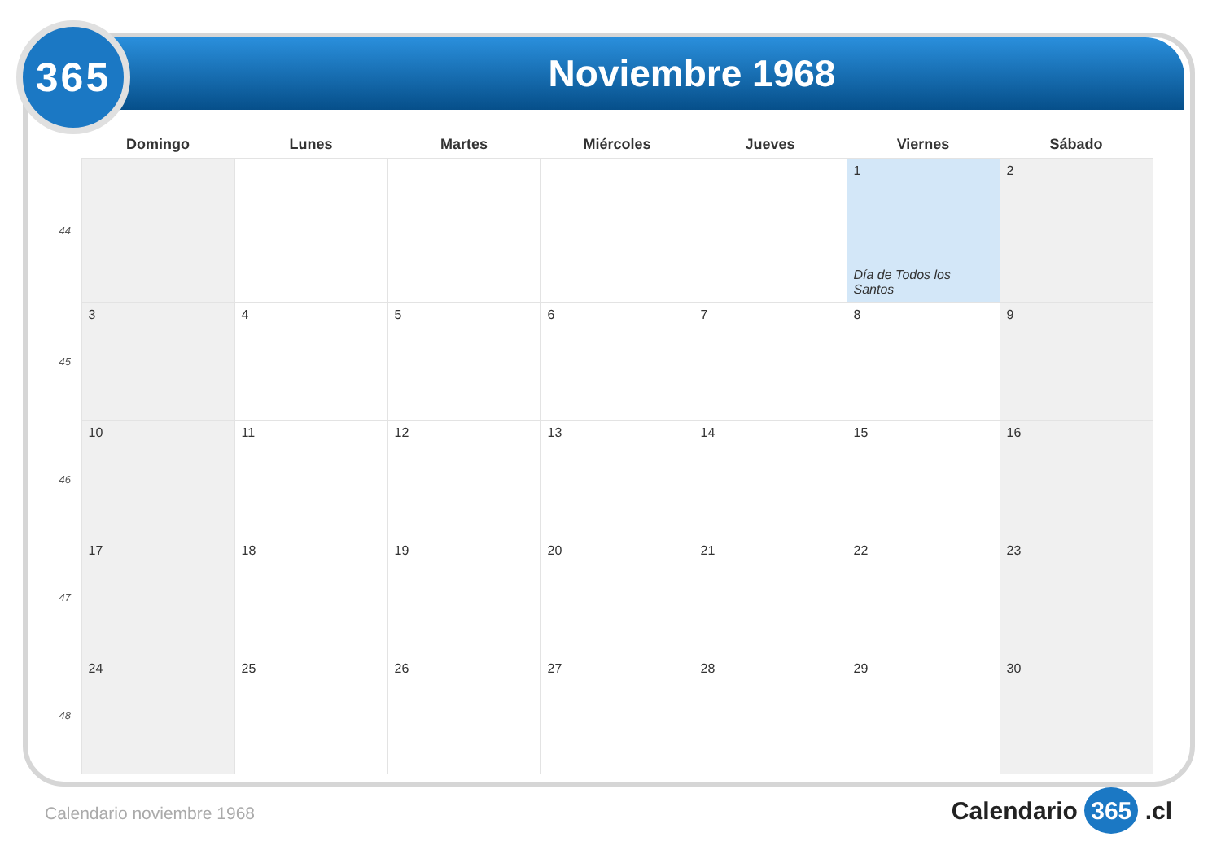365
Noviembre 1968
| | Domingo | Lunes | Martes | Miércoles | Jueves | Viernes | Sábado |
| --- | --- | --- | --- | --- | --- | --- | --- |
| 44 | | | | | | 1 Día de Todos los Santos | 2 |
| 45 | 3 | 4 | 5 | 6 | 7 | 8 | 9 |
| 46 | 10 | 11 | 12 | 13 | 14 | 15 | 16 |
| 47 | 17 | 18 | 19 | 20 | 21 | 22 | 23 |
| 48 | 24 | 25 | 26 | 27 | 28 | 29 | 30 |
Calendario noviembre 1968 Calendario 365 .cl